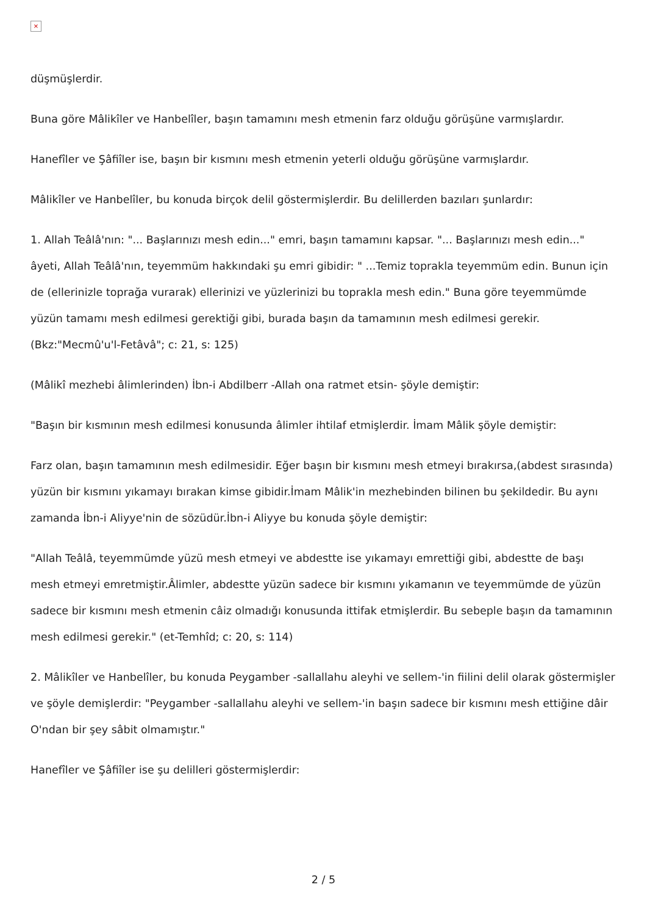×
düşmüşlerdir.
Buna göre Mâlikîler ve Hanbelîler, başın tamamını mesh etmenin farz olduğu görüşüne varmışlardır.
Hanefîler ve Şâfiîler ise, başın bir kısmını mesh etmenin yeterli olduğu görüşüne varmışlardır.
Mâlikîler ve Hanbelîler, bu konuda birçok delil göstermişlerdir. Bu delillerden bazıları şunlardır:
1. Allah Teâlâ'nın: "... Başlarınızı mesh edin..." emri, başın tamamını kapsar. "... Başlarınızı mesh edin..." âyeti, Allah Teâlâ'nın, teyemmüm hakkındaki şu emri gibidir: " ...Temiz toprakla teyemmüm edin. Bunun için de (ellerinizle toprağa vurarak) ellerinizi ve yüzlerinizi bu toprakla mesh edin." Buna göre teyemmümde yüzün tamamı mesh edilmesi gerektiği gibi, burada başın da tamamının mesh edilmesi gerekir. (Bkz:"Mecmû'u'l-Fetâvâ"; c: 21, s: 125)
(Mâlikî mezhebi âlimlerinden) İbn-i Abdilberr -Allah ona ratmet etsin- şöyle demiştir:
"Başın bir kısmının mesh edilmesi konusunda âlimler ihtilaf etmişlerdir. İmam Mâlik şöyle demiştir:
Farz olan, başın tamamının mesh edilmesidir. Eğer başın bir kısmını mesh etmeyi bırakırsa,(abdest sırasında) yüzün bir kısmını yıkamayı bırakan kimse gibidir.İmam Mâlik'in mezhebinden bilinen bu şekildedir. Bu aynı zamanda İbn-i Aliyye'nin de sözüdür.İbn-i Aliyye bu konuda şöyle demiştir:
"Allah Teâlâ, teyemmümde yüzü mesh etmeyi ve abdestte ise yıkamayı emrettiği gibi, abdestte de başı mesh etmeyi emretmiştir.Âlimler, abdestte yüzün sadece bir kısmını yıkamanın ve teyemmümde de yüzün sadece bir kısmını mesh etmenin câiz olmadığı konusunda ittifak etmişlerdir. Bu sebeple başın da tamamının mesh edilmesi gerekir." (et-Temhîd; c: 20, s: 114)
2. Mâlikîler ve Hanbelîler, bu konuda Peygamber -sallallahu aleyhi ve sellem-'in fiilini delil olarak göstermişler ve şöyle demişlerdir: "Peygamber -sallallahu aleyhi ve sellem-'in başın sadece bir kısmını mesh ettiğine dâir O'ndan bir şey sâbit olmamıştır."
Hanefîler ve Şâfiîler ise şu delilleri göstermişlerdir:
2 / 5